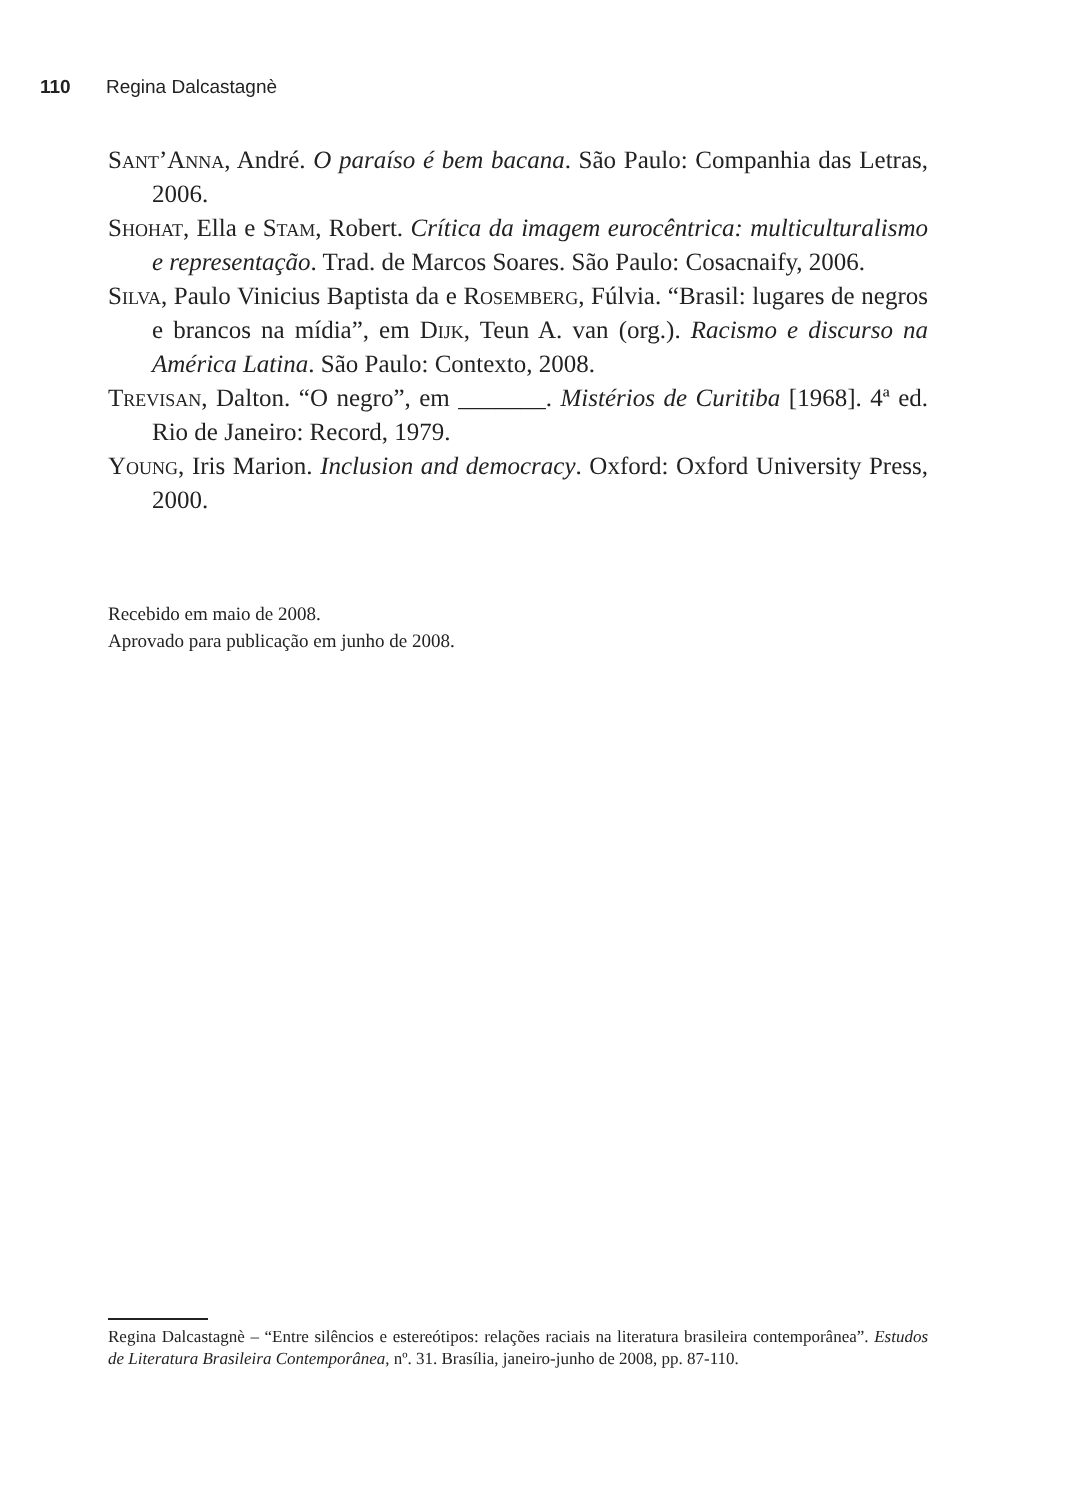110 Regina Dalcastagnè
Sant’Anna, André. O paraíso é bem bacana. São Paulo: Companhia das Letras, 2006.
Shohat, Ella e Stam, Robert. Crítica da imagem eurocêntrica: multiculturalismo e representação. Trad. de Marcos Soares. São Paulo: Cosacnaify, 2006.
Silva, Paulo Vinicius Baptista da e Rosemberg, Fúlvia. “Brasil: lugares de negros e brancos na mídia”, em Dijk, Teun A. van (org.). Racismo e discurso na América Latina. São Paulo: Contexto, 2008.
Trevisan, Dalton. “O negro”, em _______. Mistérios de Curitiba [1968]. 4ª ed. Rio de Janeiro: Record, 1979.
Young, Iris Marion. Inclusion and democracy. Oxford: Oxford University Press, 2000.
Recebido em maio de 2008.
Aprovado para publicação em junho de 2008.
Regina Dalcastagnè – “Entre silêncios e estereótipos: relações raciais na literatura brasileira contemporânea”. Estudos de Literatura Brasileira Contemporânea, nº. 31. Brasília, janeiro-junho de 2008, pp. 87-110.